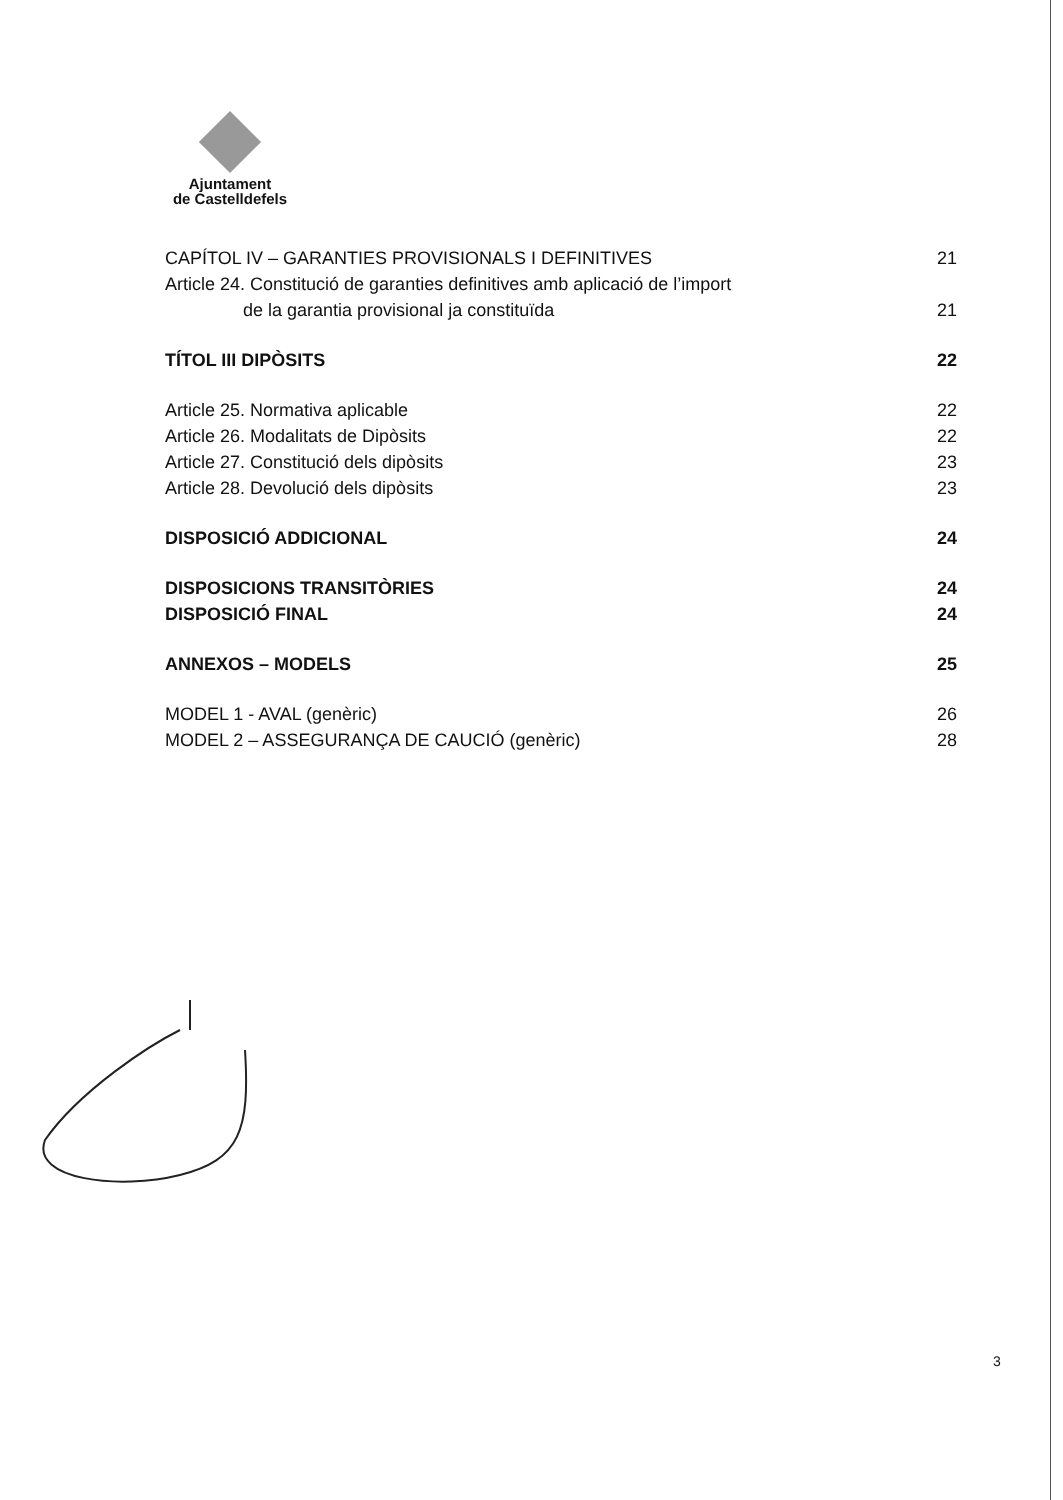Ajuntament
de Castelldefels
CAPÍTOL IV – GARANTIES PROVISIONALS I DEFINITIVES 21
Article 24. Constitució de garanties definitives amb aplicació de l’import
de la garantia provisional ja constituïda 21
TÍTOL III DIPÒSITS 22
Article 25. Normativa aplicable 22
Article 26. Modalitats de Dipòsits 22
Article 27. Constitució dels dipòsits 23
Article 28. Devolució dels dipòsits 23
DISPOSICIÓ ADDICIONAL 24
DISPOSICIONS TRANSITÒRIES 24
DISPOSICIÓ FINAL 24
ANNEXOS – MODELS 25
MODEL 1 - AVAL (genèric) 26
MODEL 2 – ASSEGURANÇA DE CAUCIÓ (genèric) 28
3